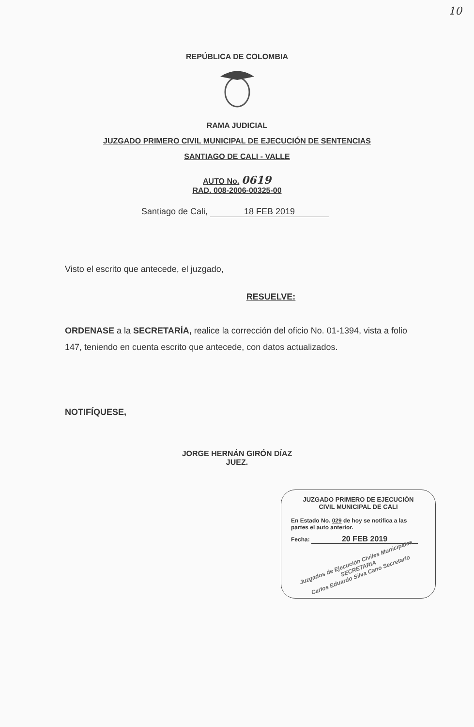10
REPÚBLICA DE COLOMBIA
RAMA JUDICIAL
JUZGADO PRIMERO CIVIL MUNICIPAL DE EJECUCIÓN DE SENTENCIAS
SANTIAGO DE CALI - VALLE
AUTO No. 0619
RAD. 008-2006-00325-00
Santiago de Cali, 18 FEB 2019
Visto el escrito que antecede, el juzgado,
RESUELVE:
ORDENASE a la SECRETARÍA, realice la corrección del oficio No. 01-1394, vista a folio 147, teniendo en cuenta escrito que antecede, con datos actualizados.
NOTIFÍQUESE,
JORGE HERNÁN GIRÓN DÍAZ
JUEZ.
JUZGADO PRIMERO DE EJECUCIÓN
CIVIL MUNICIPAL DE CALI
En Estado No. 029 de hoy se notifica a las partes el auto anterior.
Fecha: 20 FEB 2019
Juzgados de Ejecución Civiles Municipales
SECRETARIA
Carlos Eduardo Silva Cano Secretario